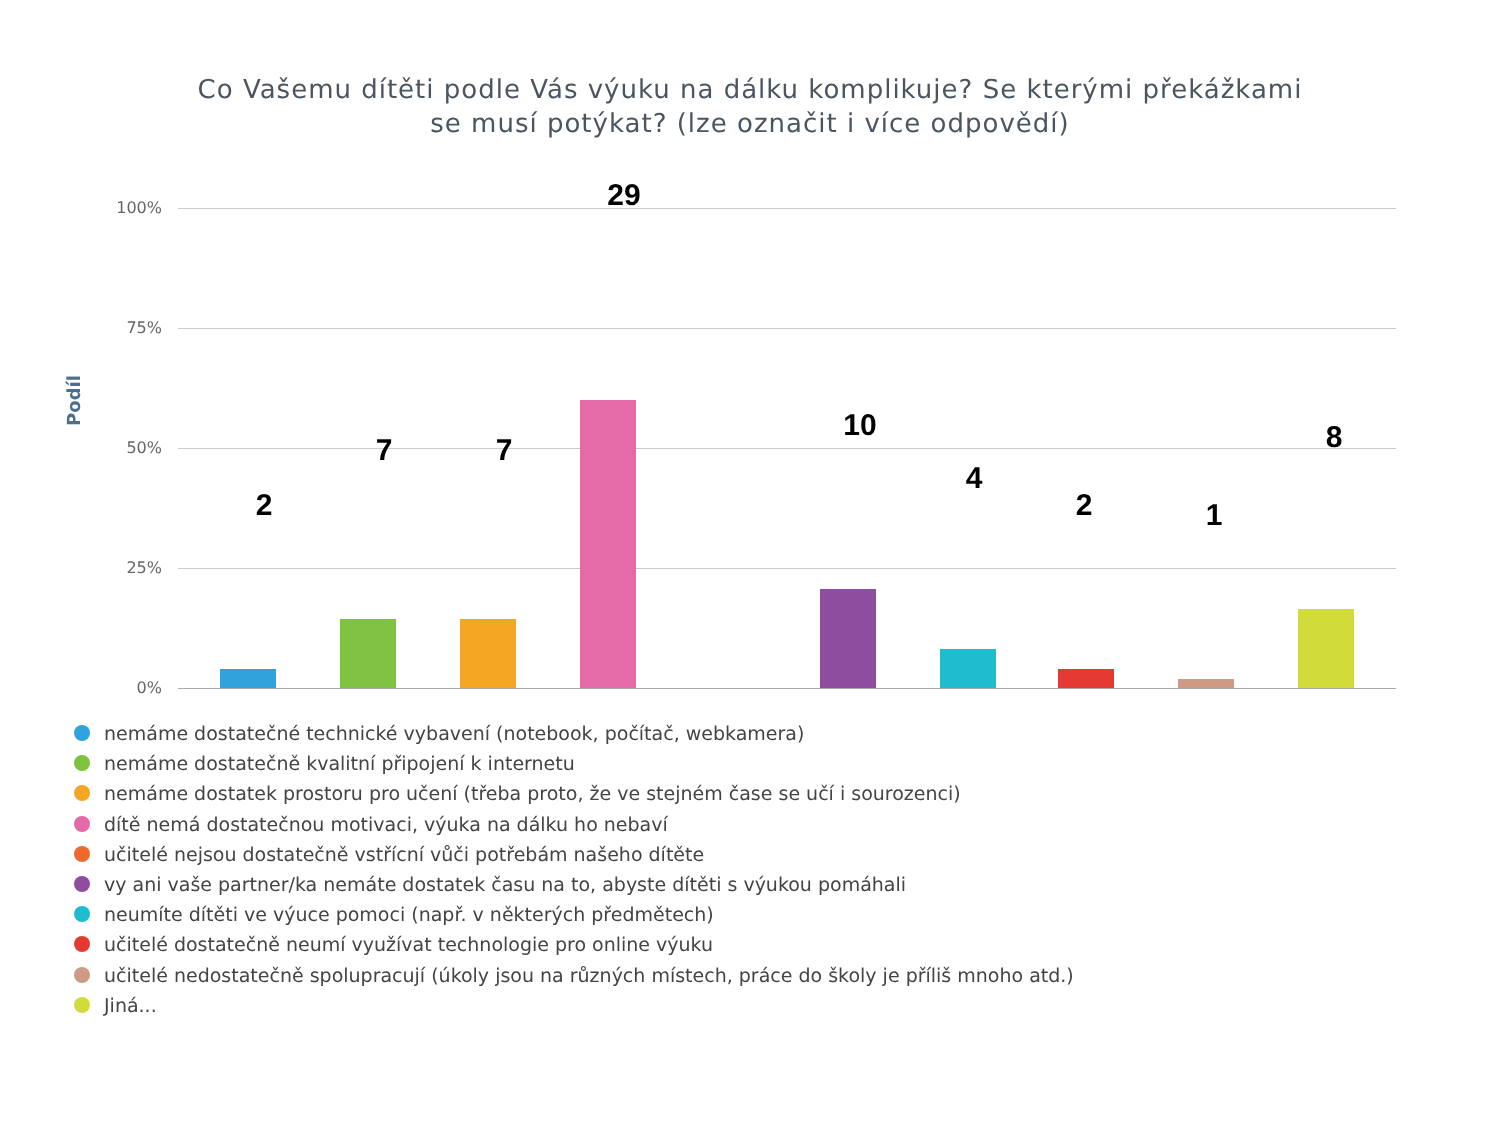Co Vašemu dítěti podle Vás výuku na dálku komplikuje? Se kterými překážkami
se musí potýkat? (lze označit i více odpovědí)
100%
75%
50%
25%
0%
Podíl
2
7 7
29
10
4
2 1
8
nemáme dostatečné technické vybavení (notebook, počítač, webkamera)
nemáme dostatečně kvalitní připojení k internetu
nemáme dostatek prostoru pro učení (třeba proto, že ve stejném čase se učí i sourozenci)
dítě nemá dostatečnou motivaci, výuka na dálku ho nebaví
učitelé nejsou dostatečně vstřícní vůči potřebám našeho dítěte
vy ani vaše partner/ka nemáte dostatek času na to, abyste dítěti s výukou pomáhali
neumíte dítěti ve výuce pomoci (např. v některých předmětech)
učitelé dostatečně neumí využívat technologie pro online výuku
učitelé nedostatečně spolupracují (úkoly jsou na různých místech, práce do školy je příliš mnoho atd.)
Jiná...